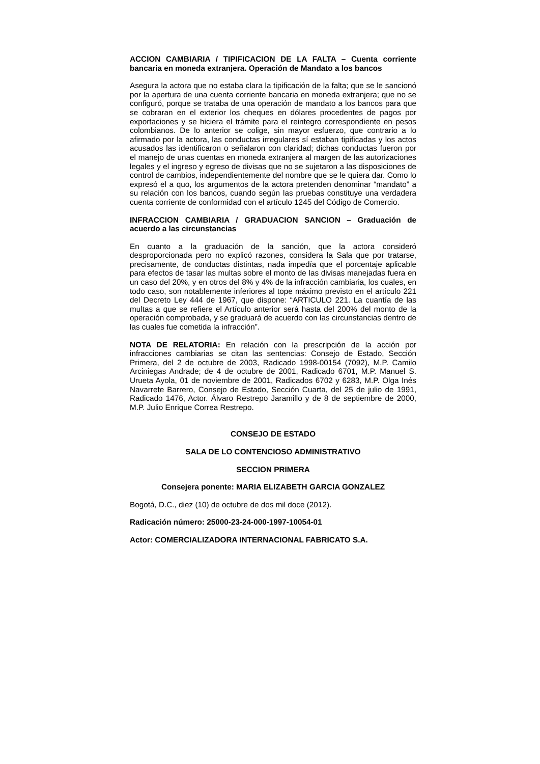ACCION CAMBIARIA / TIPIFICACION DE LA FALTA – Cuenta corriente bancaria en moneda extranjera. Operación de Mandato a los bancos
Asegura la actora que no estaba clara la tipificación de la falta; que se le sancionó por la apertura de una cuenta corriente bancaria en moneda extranjera; que no se configuró, porque se trataba de una operación de mandato a los bancos para que se cobraran en el exterior los cheques en dólares procedentes de pagos por exportaciones y se hiciera el trámite para el reintegro correspondiente en pesos colombianos. De lo anterior se colige, sin mayor esfuerzo, que contrario a lo afirmado por la actora, las conductas irregulares sí estaban tipificadas y los actos acusados las identificaron o señalaron con claridad; dichas conductas fueron por el manejo de unas cuentas en moneda extranjera al margen de las autorizaciones legales y el ingreso y egreso de divisas que no se sujetaron a las disposiciones de control de cambios, independientemente del nombre que se le quiera dar. Como lo expresó el a quo, los argumentos de la actora pretenden denominar “mandato” a su relación con los bancos, cuando según las pruebas constituye una verdadera cuenta corriente de conformidad con el artículo 1245 del Código de Comercio.
INFRACCION CAMBIARIA / GRADUACION SANCION – Graduación de acuerdo a las circunstancias
En cuanto a la graduación de la sanción, que la actora consideró desproporcionada pero no explicó razones, considera la Sala que por tratarse, precisamente, de conductas distintas, nada impedía que el porcentaje aplicable para efectos de tasar las multas sobre el monto de las divisas manejadas fuera en un caso del 20%, y en otros del 8% y 4% de la infracción cambiaria, los cuales, en todo caso, son notablemente inferiores al tope máximo previsto en el artículo 221 del Decreto Ley 444 de 1967, que dispone: “ARTICULO 221. La cuantía de las multas a que se refiere el Artículo anterior será hasta del 200% del monto de la operación comprobada, y se graduará de acuerdo con las circunstancias dentro de las cuales fue cometida la infracción”.
NOTA DE RELATORIA: En relación con la prescripción de la acción por infracciones cambiarias se citan las sentencias: Consejo de Estado, Sección Primera, del 2 de octubre de 2003, Radicado 1998-00154 (7092), M.P. Camilo Arciniegas Andrade; de 4 de octubre de 2001, Radicado 6701, M.P. Manuel S. Urueta Ayola, 01 de noviembre de 2001, Radicados 6702 y 6283, M.P. Olga Inés Navarrete Barrero, Consejo de Estado, Sección Cuarta, del 25 de julio de 1991, Radicado 1476, Actor. Álvaro Restrepo Jaramillo y de 8 de septiembre de 2000, M.P. Julio Enrique Correa Restrepo.
CONSEJO DE ESTADO
SALA DE LO CONTENCIOSO ADMINISTRATIVO
SECCION PRIMERA
Consejera ponente: MARIA ELIZABETH GARCIA GONZALEZ
Bogotá, D.C., diez (10) de octubre de dos mil doce (2012).
Radicación número: 25000-23-24-000-1997-10054-01
Actor: COMERCIALIZADORA INTERNACIONAL FABRICATO S.A.